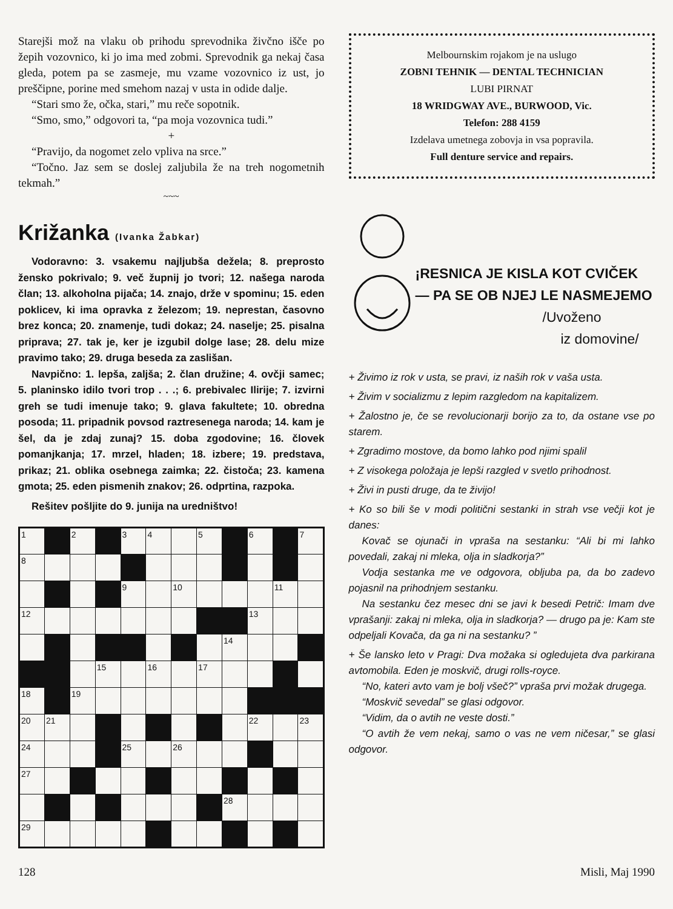Starejši mož na vlaku ob prihodu sprevodnika živčno išče po žepih vozovnico, ki jo ima med zobmi. Sprevodnik ga nekaj časa gleda, potem pa se zasmeje, mu vzame vozovnico iz ust, jo preščipne, porine med smehom nazaj v usta in odide dalje.
“Stari smo že, očka, stari,” mu reče sopotnik.
“Smo, smo,” odgovori ta, “pa moja vozovnica tudi.”
+
“Pravijo, da nogomet zelo vpliva na srce.”
“Točno. Jaz sem se doslej zaljubila že na treh nogometnih tekmah.”
~~~
Križanka (Ivanka Žabkar)
Vodoravno: 3. vsakemu najljubša dežela; 8. preprosto žensko pokrivalo; 9. več župnij jo tvori; 12. našega naroda član; 13. alkoholna pijača; 14. znajo, drže v spominu; 15. eden poklicev, ki ima opravka z železom; 19. neprestan, časovno brez konca; 20. znamenje, tudi dokaz; 24. naselje; 25. pisalna priprava; 27. tak je, ker je izgubil dolge lase; 28. delu mize pravimo tako; 29. druga beseda za zaslišan.
Navpično: 1. lepša, zaljša; 2. član družine; 4. ovčji samec; 5. planinsko idilo tvori trop . . .; 6. prebivalec Ilirije; 7. izvirni greh se tudi imenuje tako; 9. glava fakultete; 10. obredna posoda; 11. pripadnik povsod raztresenega naroda; 14. kam je šel, da je zdaj zunaj? 15. doba zgodovine; 16. človek pomanjkanja; 17. mrzel, hladen; 18. izbere; 19. predstava, prikaz; 21. oblika osebnega zaimka; 22. čistoča; 23. kamena gmota; 25. eden pismenih znakov; 26. odprtina, razpoka.
Rešitev pošljite do 9. junija na uredništvo!
| 1 | | 2 | | 3 | 4 | | 5 | | 6 | | 7 |
| 8 | | | | | | | | | | | |
| | | | | 9 | | 10 | | | | 11 | |
| 12 | | | | | | | | | 13 | | |
| | | | | | | | | 14 | | | |
| | | | 15 | | 16 | | 17 | | | | |
| 18 | | 19 | | | | | | | | | |
| 20 | 21 | | | | | | | | 22 | | 23 |
| 24 | | | | 25 | | 26 | | | | | |
| 27 | | | | | | | | | | | |
| | | | | | | | | 28 | | | |
| 29 | | | | | | | | | | | |
Melbournskim rojakom je na uslugo
ZOBNI TEHNIK — DENTAL TECHNICIAN
LUBI PIRNAT
18 WRIDGWAY AVE., BURWOOD, Vic.
Telefon: 288 4159
Izdelava umetnega zobovja in vsa popravila.
Full denture service and repairs.
¡RESNICA JE KISLA KOT CVIČEK
— PA SE OB NJEJ LE NASMEJEMO
/Uvoženo
iz domovine/
+ Živimo iz rok v usta, se pravi, iz naših rok v vaša usta.
+ Živim v socializmu z lepim razgledom na kapitalizem.
+ Žalostno je, če se revolucionarji borijo za to, da ostane vse po starem.
+ Zgradimo mostove, da bomo lahko pod njimi spalil
+ Z visokega položaja je lepši razgled v svetlo prihodnost.
+ Živi in pusti druge, da te živijo!
+ Ko so bili še v modi politični sestanki in strah vse večji kot je danes:
Kovač se ojunači in vpraša na sestanku: “Ali bi mi lahko povedali, zakaj ni mleka, olja in sladkorja?”
Vodja sestanka me ve odgovora, obljuba pa, da bo zadevo pojasnil na prihodnjem sestanku.
Na sestanku čez mesec dni se javi k besedi Petrič: Imam dve vprašanji: zakaj ni mleka, olja in sladkorja? — drugo pa je: Kam ste odpeljali Kovača, da ga ni na sestanku? ”
+ Še lansko leto v Pragi: Dva možaka si ogledujeta dva parkirana avtomobila. Eden je moskvič, drugi rolls-royce.
“No, kateri avto vam je bolj všeč?” vpraša prvi možak drugega.
“Moskvič sevedal” se glasi odgovor.
“Vidim, da o avtih ne veste dosti.”
“O avtih že vem nekaj, samo o vas ne vem ničesar,” se glasi odgovor.
128 Misli, Maj 1990